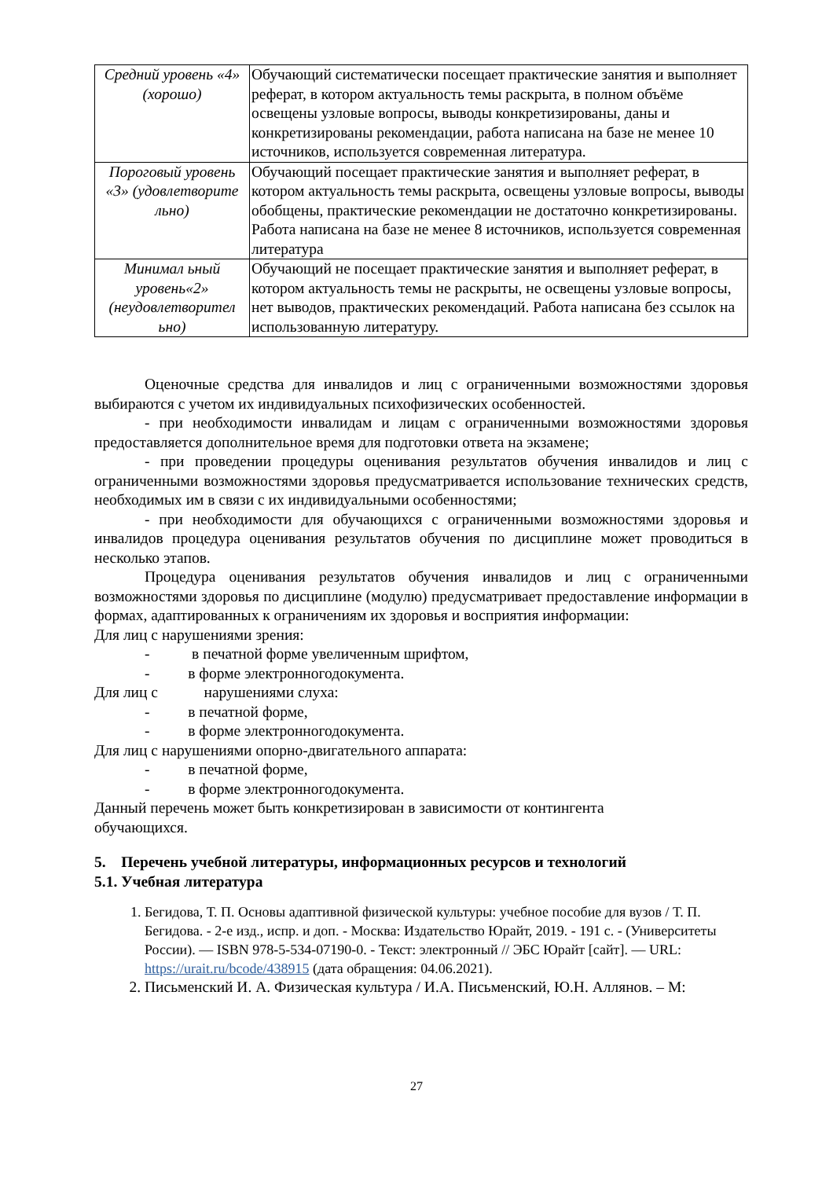| Средний уровень «4» (хорошо) | Обучающий систематически посещает практические занятия и выполняет реферат, в котором актуальность темы раскрыта, в полном объёме освещены узловые вопросы, выводы конкретизированы, даны и конкретизированы рекомендации, работа написана на базе не менее 10 источников, используется современная литература. |
| Пороговый уровень «3» (удовлетворите льно) | Обучающий посещает практические занятия и выполняет реферат, в котором актуальность темы раскрыта, освещены узловые вопросы, выводы обобщены, практические рекомендации не достаточно конкретизированы. Работа написана на базе не менее 8 источников, используется современная литература |
| Минимал ьный уровень«2» (неудовлетворител ьно) | Обучающий не посещает практические занятия и выполняет реферат, в котором актуальность темы не раскрыты, не освещены узловые вопросы, нет выводов, практических рекомендаций. Работа написана без ссылок на использованную литературу. |
Оценочные средства для инвалидов и лиц с ограниченными возможностями здоровья выбираются с учетом их индивидуальных психофизических особенностей.
- при необходимости инвалидам и лицам с ограниченными возможностями здоровья предоставляется дополнительное время для подготовки ответа на экзамене;
- при проведении процедуры оценивания результатов обучения инвалидов и лиц с ограниченными возможностями здоровья предусматривается использование технических средств, необходимых им в связи с их индивидуальными особенностями;
- при необходимости для обучающихся с ограниченными возможностями здоровья и инвалидов процедура оценивания результатов обучения по дисциплине может проводиться в несколько этапов.
Процедура оценивания результатов обучения инвалидов и лиц с ограниченными возможностями здоровья по дисциплине (модулю) предусматривает предоставление информации в формах, адаптированных к ограничениям их здоровья и восприятия информации:
Для лиц с нарушениями зрения:
- в печатной форме увеличенным шрифтом,
- в форме электронногодокумента.
Для лиц с нарушениями слуха:
- в печатной форме,
- в форме электронногодокумента.
Для лиц с нарушениями опорно-двигательного аппарата:
- в печатной форме,
- в форме электронногодокумента.
Данный перечень может быть конкретизирован в зависимости от контингента
обучающихся.
5. Перечень учебной литературы, информационных ресурсов и технологий
5.1. Учебная литература
1. Бегидова, Т. П. Основы адаптивной физической культуры: учебное пособие для вузов / Т. П. Бегидова. - 2-е изд., испр. и доп. - Москва: Издательство Юрайт, 2019. - 191 с. - (Университеты России). — ISBN 978-5-534-07190-0. - Текст: электронный // ЭБС Юрайт [сайт]. — URL: https://urait.ru/bcode/438915 (дата обращения: 04.06.2021).
2. Письменский И. А. Физическая культура / И.А. Письменский, Ю.Н. Аллянов. – М:
27